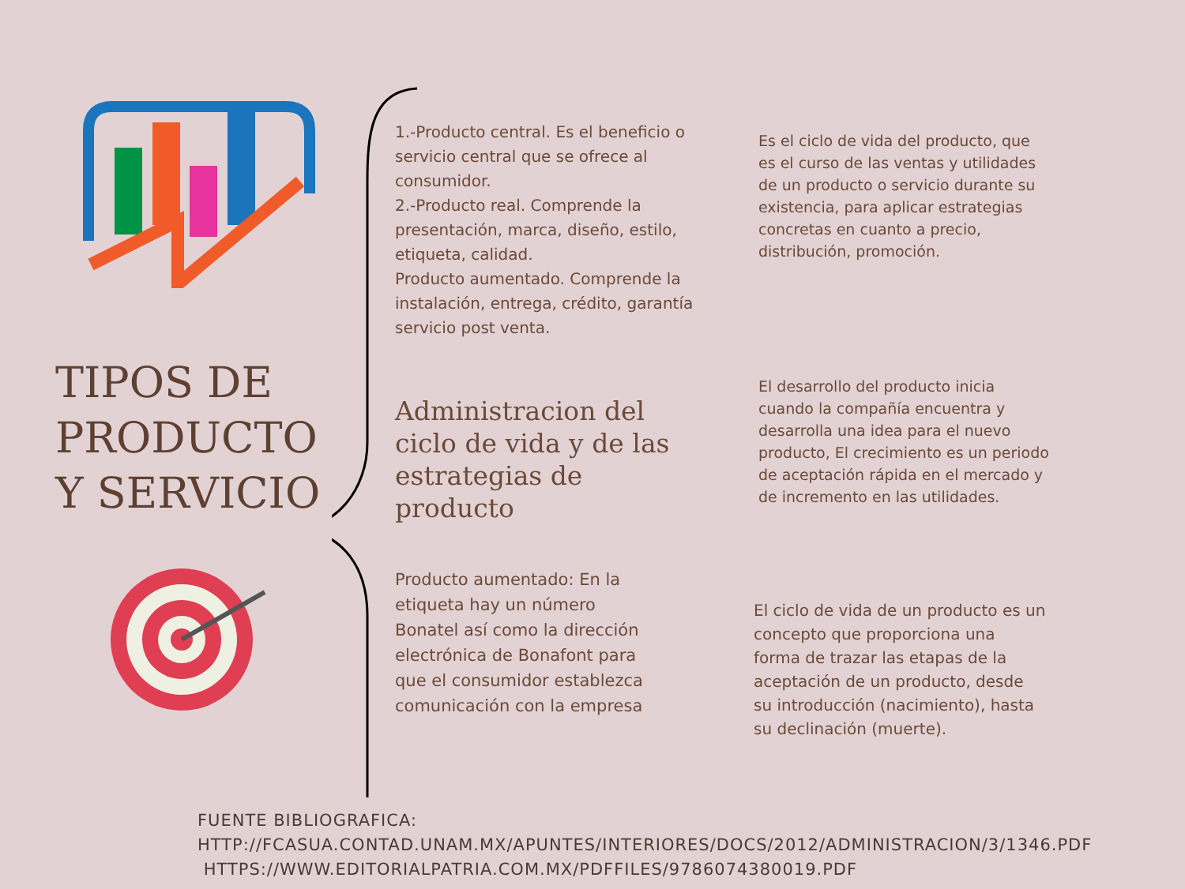TIPOS DE PRODUCTO Y SERVICIO
1.-Producto central. Es el beneficio o servicio central que se ofrece al consumidor.
2.-Producto real. Comprende la presentación, marca, diseño, estilo, etiqueta, calidad.
Producto aumentado. Comprende la instalación, entrega, crédito, garantía servicio post venta.
Administracion del ciclo de vida y de las estrategias de producto
Producto aumentado: En la etiqueta hay un número Bonatel así como la dirección electrónica de Bonafont para que el consumidor establezca comunicación con la empresa
Es el ciclo de vida del producto, que es el curso de las ventas y utilidades de un producto o servicio durante su existencia, para aplicar estrategias concretas en cuanto a precio, distribución, promoción.
El desarrollo del producto inicia cuando la compañía encuentra y desarrolla una idea para el nuevo producto, El crecimiento es un periodo de aceptación rápida en el mercado y de incremento en las utilidades.
El ciclo de vida de un producto es un concepto que proporciona una forma de trazar las etapas de la aceptación de un producto, desde su introducción (nacimiento), hasta su declinación (muerte).
FUENTE BIBLIOGRAFICA:
HTTP://FCASUA.CONTAD.UNAM.MX/APUNTES/INTERIORES/DOCS/2012/ADMINISTRACION/3/1346.PDF
HTTPS://WWW.EDITORIALPATRIA.COM.MX/PDFFILES/9786074380019.PDF